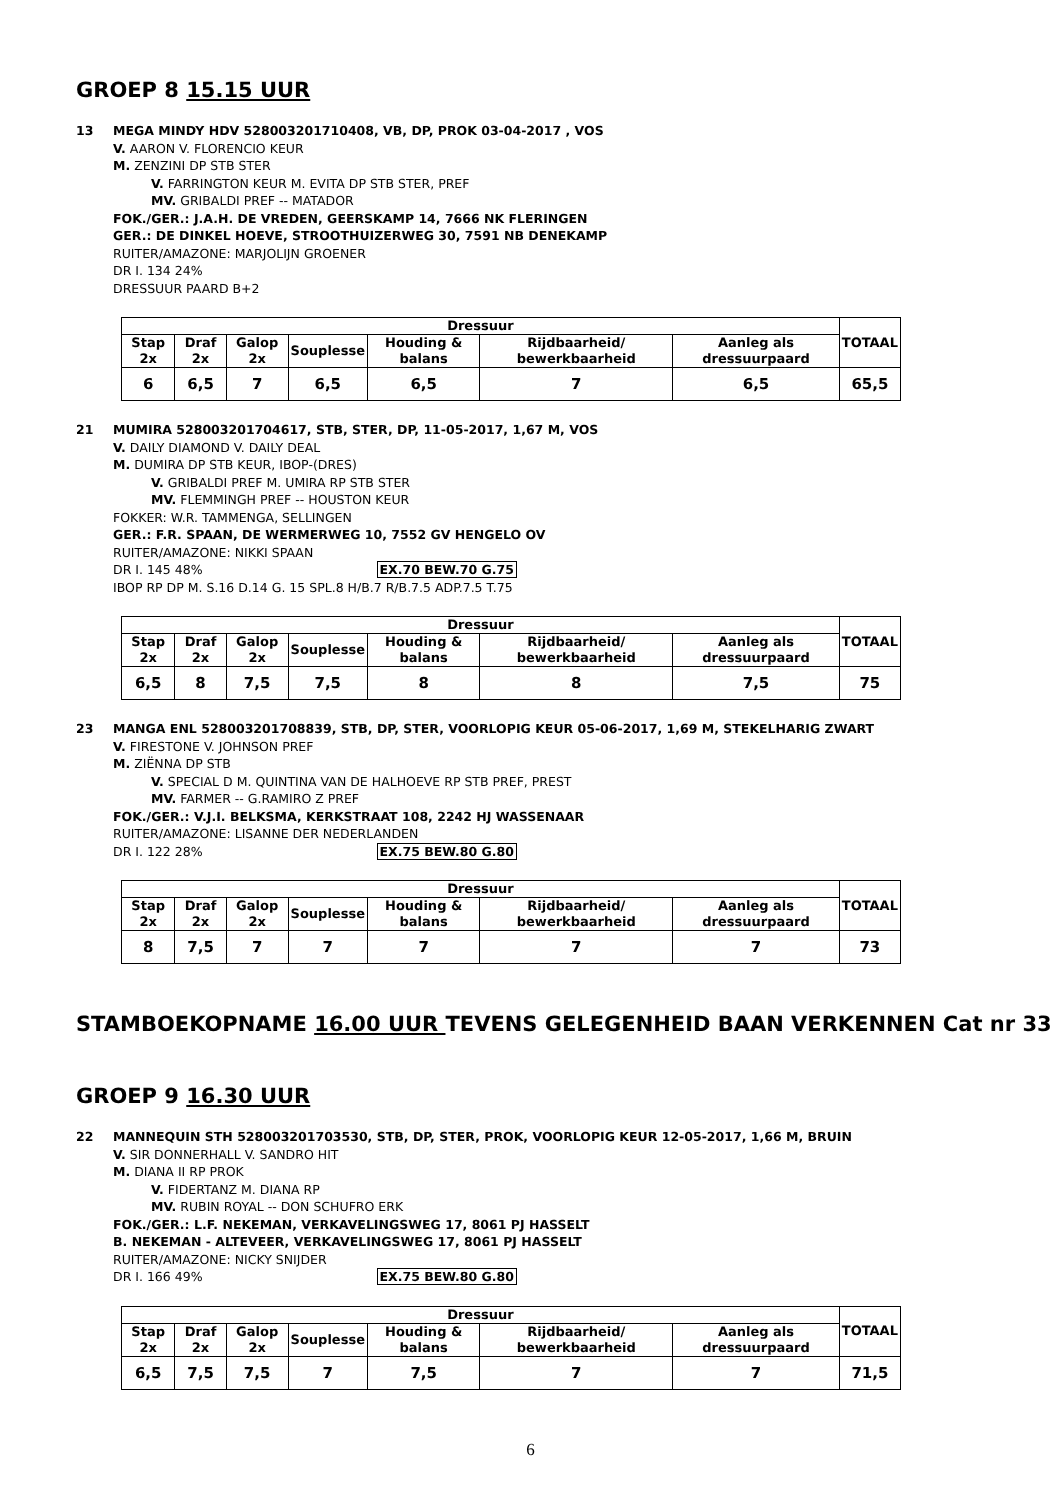GROEP 8 15.15 UUR
13 MEGA MINDY HDV 528003201710408, VB, DP, PROK 03-04-2017 , VOS
V. AARON V. FLORENCIO KEUR
M. ZENZINI DP STB STER
V. FARRINGTON KEUR M. EVITA DP STB STER, PREF
MV. GRIBALDI PREF -- MATADOR
FOK./GER.: J.A.H. DE VREDEN, GEERSKAMP 14, 7666 NK FLERINGEN
GER.: DE DINKEL HOEVE, STROOTHUIZERWEG 30, 7591 NB DENEKAMP
RUITER/AMAZONE: MARJOLIJN GROENER
DR I. 134 24%
DRESSUUR PAARD B+2
| Dressuur | | | | | | | TOTAAL |
| --- | --- | --- | --- | --- | --- | --- | --- |
| Stap 2x | Draf 2x | Galop 2x | Souplesse | Houding & balans | Rijdbaarheid/ bewerkbaarheid | Aanleg als dressuurpaard | |
| 6 | 6,5 | 7 | 6,5 | 6,5 | 7 | 6,5 | 65,5 |
21 MUMIRA 528003201704617, STB, STER, DP, 11-05-2017, 1,67 M, VOS
V. DAILY DIAMOND V. DAILY DEAL
M. DUMIRA DP STB KEUR, IBOP-(DRES)
V. GRIBALDI PREF M. UMIRA RP STB STER
MV. FLEMMINGH PREF -- HOUSTON KEUR
FOKKER: W.R. TAMMENGA, SELLINGEN
GER.: F.R. SPAAN, DE WERMERWEG 10, 7552 GV HENGELO OV
RUITER/AMAZONE: NIKKI SPAAN
DR I. 145 48% EX.70 BEW.70 G.75
IBOP RP DP M. S.16 D.14 G. 15 SPL.8 H/B.7 R/B.7.5 ADP.7.5 T.75
| Dressuur | | | | | | | TOTAAL |
| --- | --- | --- | --- | --- | --- | --- | --- |
| Stap 2x | Draf 2x | Galop 2x | Souplesse | Houding & balans | Rijdbaarheid/ bewerkbaarheid | Aanleg als dressuurpaard | |
| 6,5 | 8 | 7,5 | 7,5 | 8 | 8 | 7,5 | 75 |
23 MANGA ENL 528003201708839, STB, DP, STER, VOORLOPIG KEUR 05-06-2017, 1,69 M, STEKELHARIG ZWART
V. FIRESTONE V. JOHNSON PREF
M. ZIËNNA DP STB
V. SPECIAL D M. QUINTINA VAN DE HALHOEVE RP STB PREF, PREST
MV. FARMER -- G.RAMIRO Z PREF
FOK./GER.: V.J.I. BELKSMA, KERKSTRAAT 108, 2242 HJ WASSENAAR
RUITER/AMAZONE: LISANNE DER NEDERLANDEN
DR I. 122 28% EX.75 BEW.80 G.80
| Dressuur | | | | | | | TOTAAL |
| --- | --- | --- | --- | --- | --- | --- | --- |
| Stap 2x | Draf 2x | Galop 2x | Souplesse | Houding & balans | Rijdbaarheid/ bewerkbaarheid | Aanleg als dressuurpaard | |
| 8 | 7,5 | 7 | 7 | 7 | 7 | 7 | 73 |
STAMBOEKOPNAME 16.00 UUR TEVENS GELEGENHEID BAAN VERKENNEN Cat nr 33
GROEP 9 16.30 UUR
22 MANNEQUIN STH 528003201703530, STB, DP, STER, PROK, VOORLOPIG KEUR 12-05-2017, 1,66 M, BRUIN
V. SIR DONNERHALL V. SANDRO HIT
M. DIANA II RP PROK
V. FIDERTANZ M. DIANA RP
MV. RUBIN ROYAL -- DON SCHUFRO ERK
FOK./GER.: L.F. NEKEMAN, VERKAVELINGSWEG 17, 8061 PJ HASSELT
B. NEKEMAN - ALTEVEER, VERKAVELINGSWEG 17, 8061 PJ HASSELT
RUITER/AMAZONE: NICKY SNIJDER
DR I. 166 49% EX.75 BEW.80 G.80
| Dressuur | | | | | | | TOTAAL |
| --- | --- | --- | --- | --- | --- | --- | --- |
| Stap 2x | Draf 2x | Galop 2x | Souplesse | Houding & balans | Rijdbaarheid/ bewerkbaarheid | Aanleg als dressuurpaard | |
| 6,5 | 7,5 | 7,5 | 7 | 7,5 | 7 | 7 | 71,5 |
6